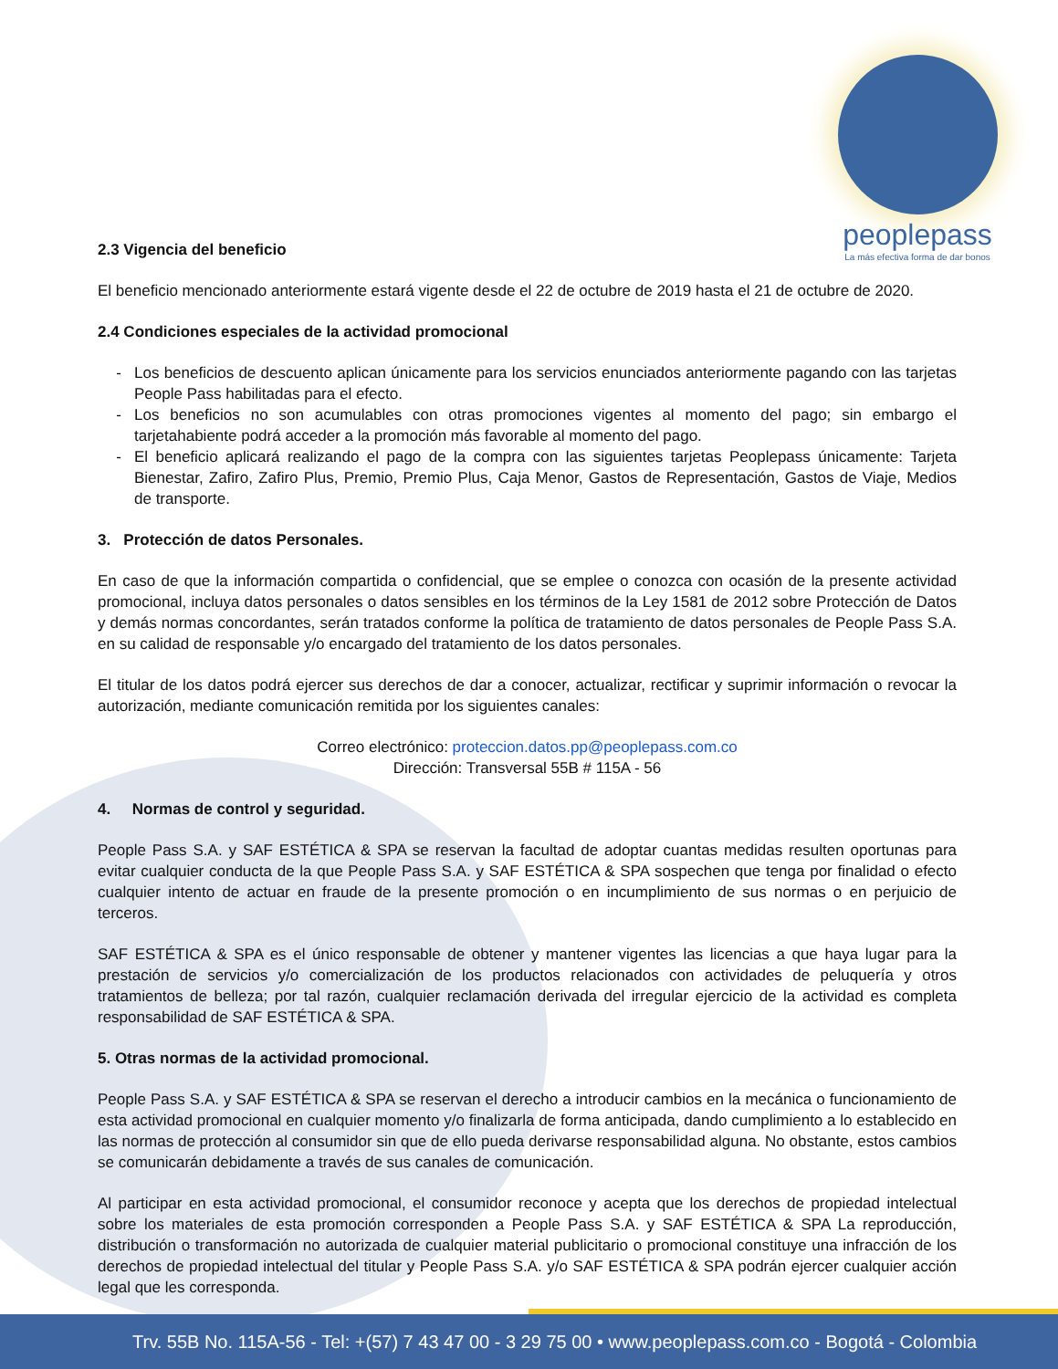peoplepass
La más efectiva forma de dar bonos
2.3 Vigencia del beneficio
El beneficio mencionado anteriormente estará vigente desde el 22 de octubre de 2019 hasta el 21 de octubre de 2020.
2.4 Condiciones especiales de la actividad promocional
Los beneficios de descuento aplican únicamente para los servicios enunciados anteriormente pagando con las tarjetas People Pass habilitadas para el efecto.
Los beneficios no son acumulables con otras promociones vigentes al momento del pago; sin embargo el tarjetahabiente podrá acceder a la promoción más favorable al momento del pago.
El beneficio aplicará realizando el pago de la compra con las siguientes tarjetas Peoplepass únicamente: Tarjeta Bienestar, Zafiro, Zafiro Plus, Premio, Premio Plus, Caja Menor, Gastos de Representación, Gastos de Viaje, Medios de transporte.
3. Protección de datos Personales.
En caso de que la información compartida o confidencial, que se emplee o conozca con ocasión de la presente actividad promocional, incluya datos personales o datos sensibles en los términos de la Ley 1581 de 2012 sobre Protección de Datos y demás normas concordantes, serán tratados conforme la política de tratamiento de datos personales de People Pass S.A. en su calidad de responsable y/o encargado del tratamiento de los datos personales.
El titular de los datos podrá ejercer sus derechos de dar a conocer, actualizar, rectificar y suprimir información o revocar la autorización, mediante comunicación remitida por los siguientes canales:
Correo electrónico: proteccion.datos.pp@peoplepass.com.co
Dirección: Transversal 55B # 115A - 56
4. Normas de control y seguridad.
People Pass S.A. y SAF ESTÉTICA & SPA se reservan la facultad de adoptar cuantas medidas resulten oportunas para evitar cualquier conducta de la que People Pass S.A. y SAF ESTÉTICA & SPA sospechen que tenga por finalidad o efecto cualquier intento de actuar en fraude de la presente promoción o en incumplimiento de sus normas o en perjuicio de terceros.
SAF ESTÉTICA & SPA es el único responsable de obtener y mantener vigentes las licencias a que haya lugar para la prestación de servicios y/o comercialización de los productos relacionados con actividades de peluquería y otros tratamientos de belleza; por tal razón, cualquier reclamación derivada del irregular ejercicio de la actividad es completa responsabilidad de SAF ESTÉTICA & SPA.
5. Otras normas de la actividad promocional.
People Pass S.A. y SAF ESTÉTICA & SPA se reservan el derecho a introducir cambios en la mecánica o funcionamiento de esta actividad promocional en cualquier momento y/o finalizarla de forma anticipada, dando cumplimiento a lo establecido en las normas de protección al consumidor sin que de ello pueda derivarse responsabilidad alguna. No obstante, estos cambios se comunicarán debidamente a través de sus canales de comunicación.
Al participar en esta actividad promocional, el consumidor reconoce y acepta que los derechos de propiedad intelectual sobre los materiales de esta promoción corresponden a People Pass S.A. y SAF ESTÉTICA & SPA La reproducción, distribución o transformación no autorizada de cualquier material publicitario o promocional constituye una infracción de los derechos de propiedad intelectual del titular y People Pass S.A. y/o SAF ESTÉTICA & SPA podrán ejercer cualquier acción legal que les corresponda.
Trv. 55B No. 115A-56 - Tel: +(57) 7 43 47 00 - 3 29 75 00 • www.peoplepass.com.co - Bogotá - Colombia